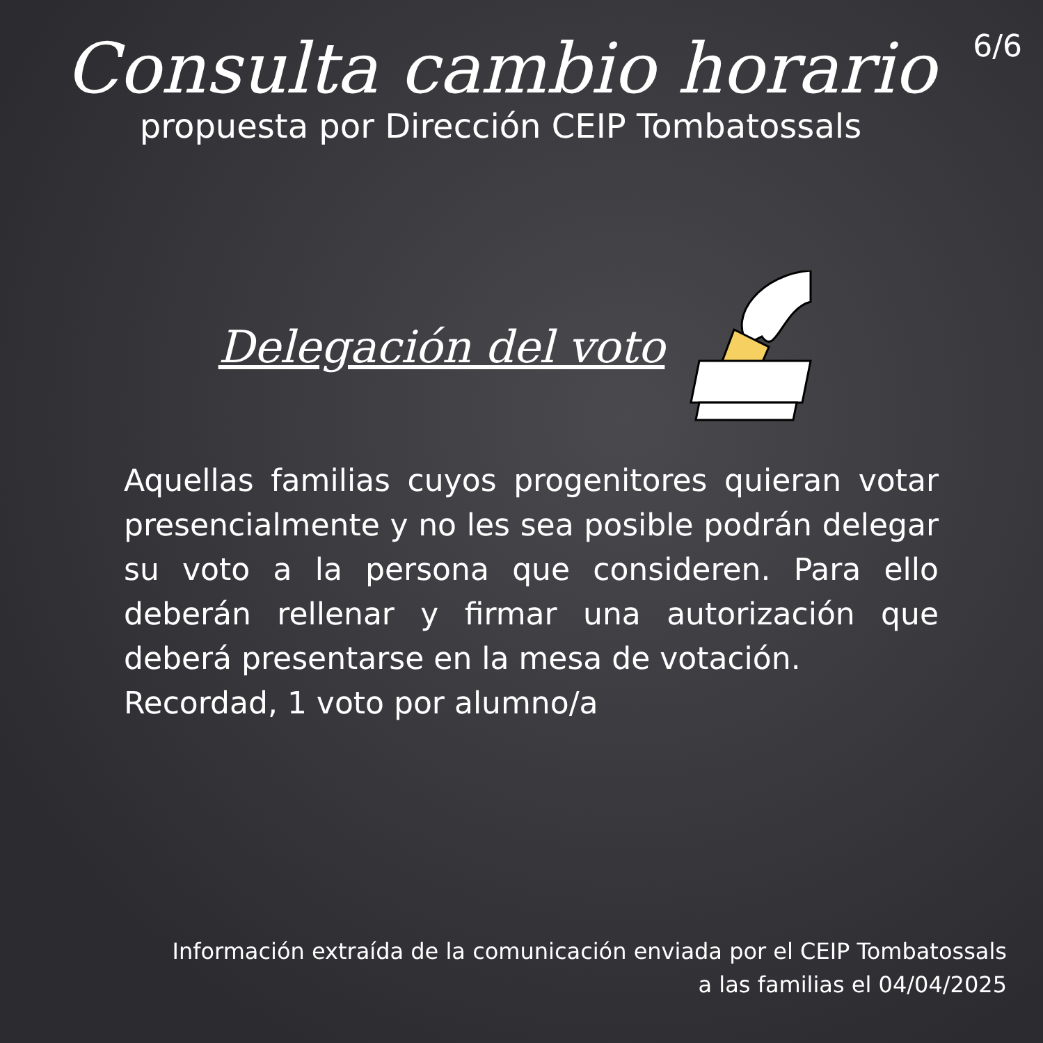6/6
Consulta cambio horario
propuesta por Dirección CEIP Tombatossals
Delegación del voto
Aquellas familias cuyos progenitores quieran votar presencialmente y no les sea posible podrán delegar su voto a la persona que consideren. Para ello deberán rellenar y firmar una autorización que deberá presentarse en la mesa de votación.
Recordad, 1 voto por alumno/a
Información extraída de la comunicación enviada por el CEIP Tombatossals
a las familias el 04/04/2025